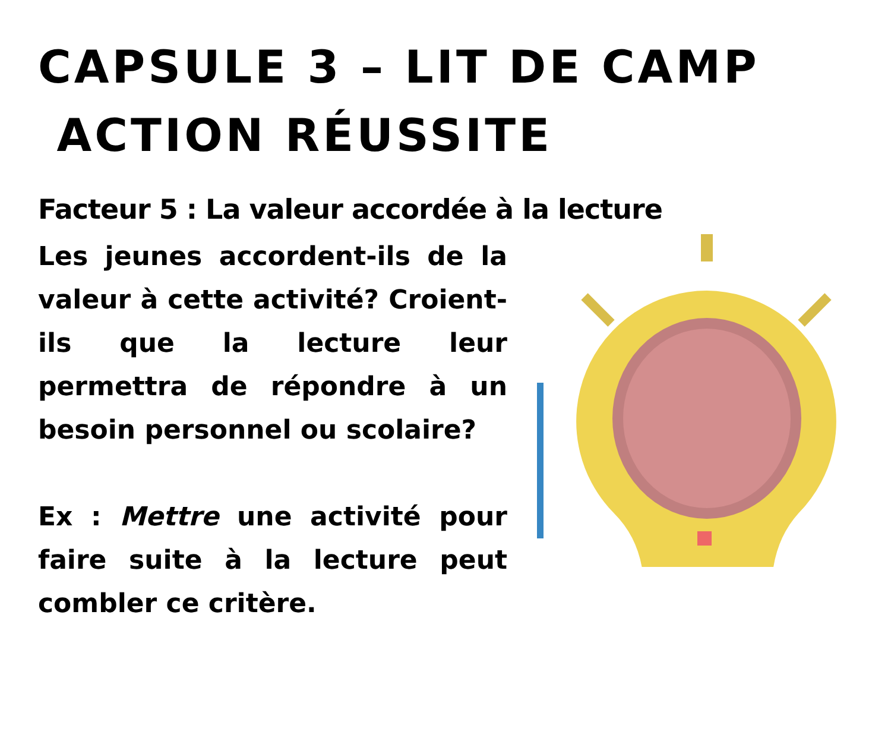CAPSULE 3 – LIT DE CAMP
ACTION RÉUSSITE
Facteur 5 : La valeur accordée à la lecture
Les jeunes accordent-ils de la valeur à cette activité? Croient-ils que la lecture leur permettra de répondre à un besoin personnel ou scolaire?
Ex : Mettre une activité pour faire suite à la lecture peut combler ce critère.